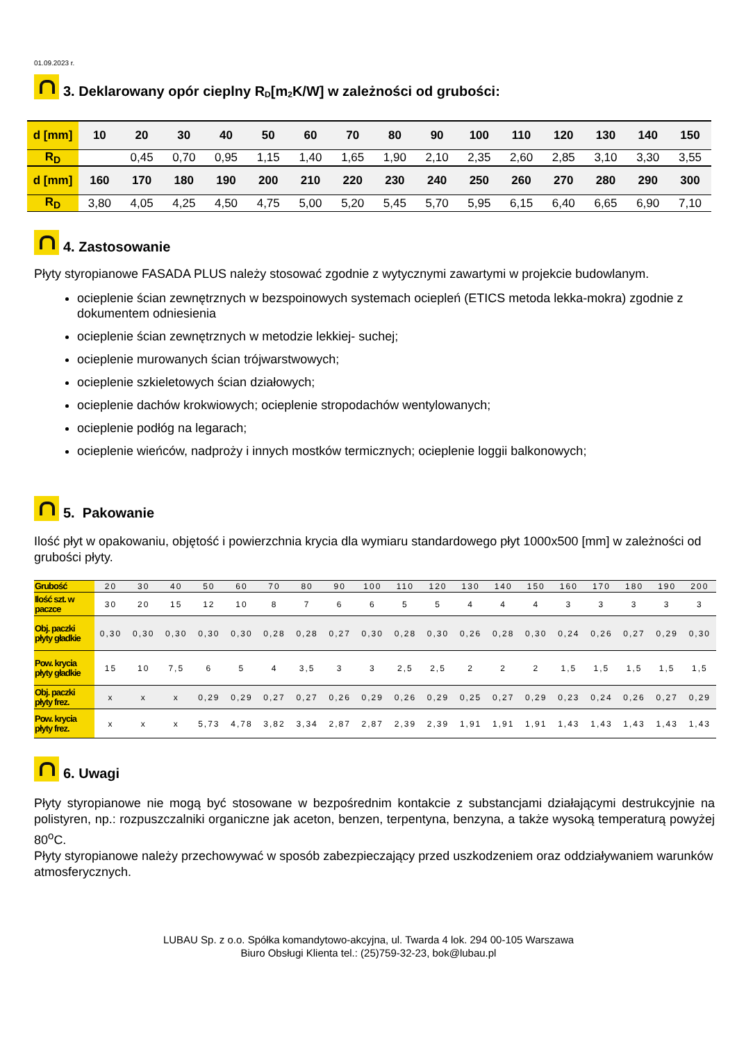01.09.2023 r.
3. Deklarowany opór cieplny R<sub>D</sub> [m<sup>2</sup>K/W] w zależności od grubości:
| d [mm] | 10 | 20 | 30 | 40 | 50 | 60 | 70 | 80 | 90 | 100 | 110 | 120 | 130 | 140 | 150 |
| R<sub>D</sub> | | 0,45 | 0,70 | 0,95 | 1,15 | 1,40 | 1,65 | 1,90 | 2,10 | 2,35 | 2,60 | 2,85 | 3,10 | 3,30 | 3,55 |
| d [mm] | 160 | 170 | 180 | 190 | 200 | 210 | 220 | 230 | 240 | 250 | 260 | 270 | 280 | 290 | 300 |
| R<sub>D</sub> | 3,80 | 4,05 | 4,25 | 4,50 | 4,75 | 5,00 | 5,20 | 5,45 | 5,70 | 5,95 | 6,15 | 6,40 | 6,65 | 6,90 | 7,10 |
4. Zastosowanie
Płyty styropianowe FASADA PLUS należy stosować zgodnie z wytycznymi zawartymi w projekcie budowlanym.
ocieplenie ścian zewnętrznych w bezspoinowych systemach ociepleń (ETICS metoda lekka-mokra) zgodnie z dokumentem odniesienia
ocieplenie ścian zewnętrznych w metodzie lekkiej- suchej;
ocieplenie murowanych ścian trójwarstwowych;
ocieplenie szkieletowych ścian działowych;
ocieplenie dachów krokwiowych; ocieplenie stropodachów wentylowanych;
ocieplenie podłóg na legarach;
ocieplenie wieńców, nadproży i innych mostków termicznych; ocieplenie loggii balkonowych;
5. Pakowanie
Ilość płyt w opakowaniu, objętość i powierzchnia krycia dla wymiaru standardowego płyt 1000x500 [mm] w zależności od grubości płyty.
| Grubość | 20 | 30 | 40 | 50 | 60 | 70 | 80 | 90 | 100 | 110 | 120 | 130 | 140 | 150 | 160 | 170 | 180 | 190 | 200 |
| Ilość szt. w paczce | 30 | 20 | 15 | 12 | 10 | 8 | 7 | 6 | 6 | 5 | 5 | 4 | 4 | 4 | 3 | 3 | 3 | 3 | 3 |
| Obj. paczki płyty gładkie | 0,30 | 0,30 | 0,30 | 0,30 | 0,30 | 0,28 | 0,28 | 0,27 | 0,30 | 0,28 | 0,30 | 0,26 | 0,28 | 0,30 | 0,24 | 0,26 | 0,27 | 0,29 | 0,30 |
| Pow. krycia płyty gładkie | 15 | 10 | 7,5 | 6 | 5 | 4 | 3,5 | 3 | 3 | 2,5 | 2,5 | 2 | 2 | 2 | 1,5 | 1,5 | 1,5 | 1,5 | 1,5 |
| Obj. paczki płyty frez. | x | x | x | 0,29 | 0,29 | 0,27 | 0,27 | 0,26 | 0,29 | 0,26 | 0,29 | 0,25 | 0,27 | 0,29 | 0,23 | 0,24 | 0,26 | 0,27 | 0,29 |
| Pow. krycia płyty frez. | x | x | x | 5,73 | 4,78 | 3,82 | 3,34 | 2,87 | 2,87 | 2,39 | 2,39 | 1,91 | 1,91 | 1,91 | 1,43 | 1,43 | 1,43 | 1,43 | 1,43 |
6. Uwagi
Płyty styropianowe nie mogą być stosowane w bezpośrednim kontakcie z substancjami działającymi destrukcyjnie na polistyren, np.: rozpuszczalniki organiczne jak aceton, benzen, terpentyna, benzyna, a także wysoką temperaturą powyżej 80<sup>o</sup>C.
Płyty styropianowe należy przechowywać w sposób zabezpieczający przed uszkodzeniem oraz oddziaływaniem warunków atmosferycznych.
LUBAU Sp. z o.o. Spółka komandytowo-akcyjna, ul. Twarda 4 lok. 294 00-105 Warszawa
Biuro Obsługi Klienta tel.: (25)759-32-23, bok@lubau.pl